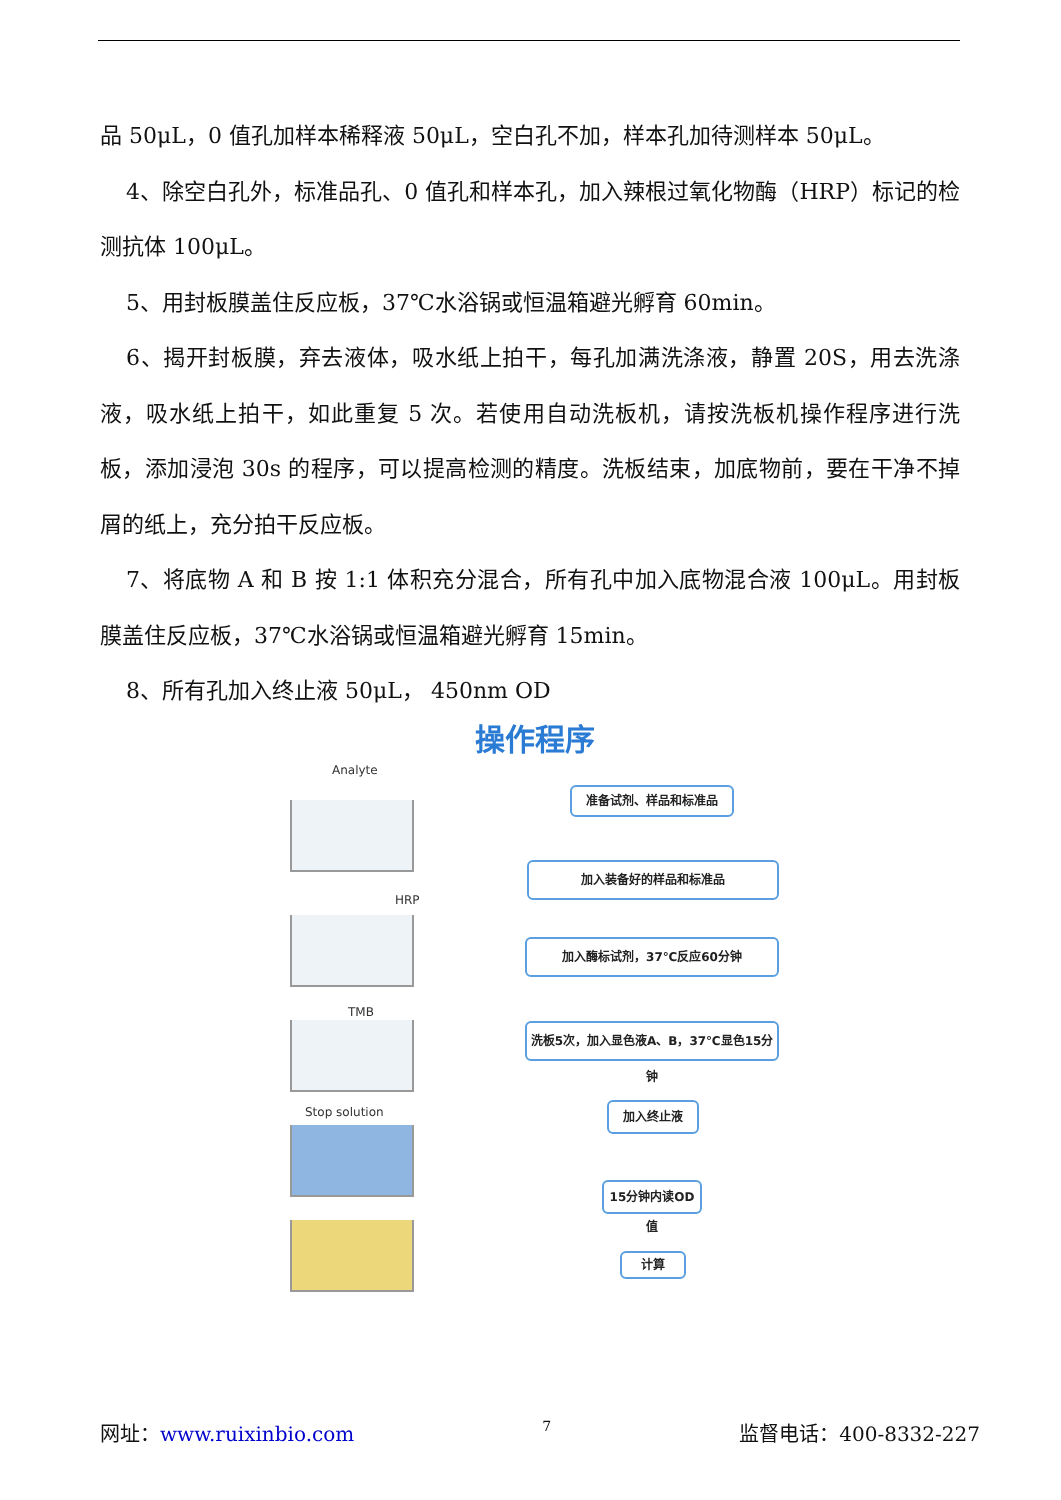品 50μL，0 值孔加样本稀释液 50μL，空白孔不加，样本孔加待测样本 50μL。
4、除空白孔外，标准品孔、0 值孔和样本孔，加入辣根过氧化物酶（HRP）标记的检测抗体 100μL。
5、用封板膜盖住反应板，37℃水浴锅或恒温箱避光孵育 60min。
6、揭开封板膜，弃去液体，吸水纸上拍干，每孔加满洗涤液，静置 20S，用去洗涤液，吸水纸上拍干，如此重复 5 次。若使用自动洗板机，请按洗板机操作程序进行洗板，添加浸泡 30s 的程序，可以提高检测的精度。洗板结束，加底物前，要在干净不掉屑的纸上，充分拍干反应板。
7、将底物 A 和 B 按 1:1 体积充分混合，所有孔中加入底物混合液 100μL。用封板膜盖住反应板，37℃水浴锅或恒温箱避光孵育 15min。
8、所有孔加入终止液 50μL， 450nm OD
操作程序
Analyte
HRP
TMB
Stop solution
准备试剂、样品和标准品
加入装备好的样品和标准品
加入酶标试剂，37℃反应60分钟
洗板5次，加入显色液A、B，37℃显色15分钟
加入终止液
15分钟内读OD值
计算
网址：www.ruixinbio.com 7 监督电话：400-8332-227